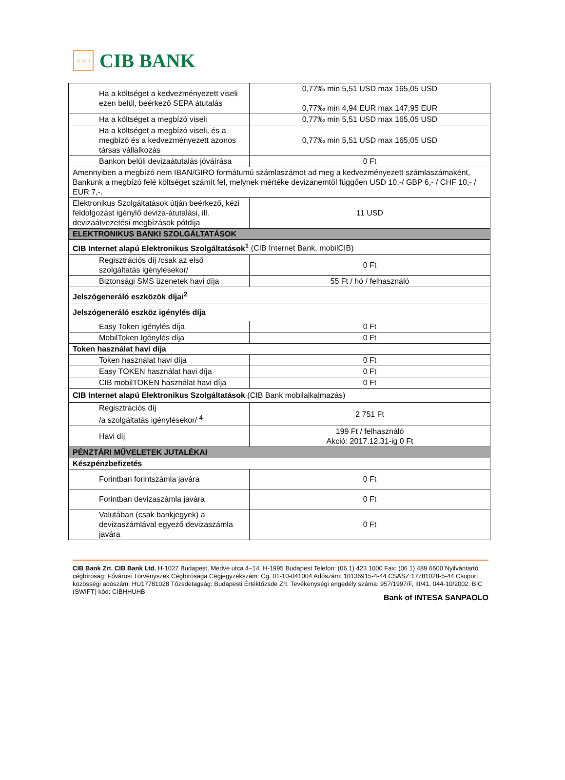∩∩∩
CIB BANK
| Ha a költséget a kedvezményezett viseli ezen belül, beérkező SEPA átutalás | 0,77‰ min 5,51 USD max 165,05 USD 0,77‰ min 4,94 EUR max 147,95 EUR |
| Ha a költséget a megbízó viseli | 0,77‰ min 5,51 USD max 165,05 USD |
| Ha a költséget a megbízó viseli, és a megbízó és a kedvezményezett azonos társas vállalkozás | 0,77‰ min 5,51 USD max 165,05 USD |
| Bankon belüli devizaátutalás jóváírása | 0 Ft |
| Amennyiben a megbízó nem IBAN/GIRO formátumú számlaszámot ad meg a kedvezményezett számlaszámaként, Bankunk a megbízó felé költséget számít fel, melynek mértéke devizanemtől függően USD 10,-/ GBP 6,- / CHF 10,- / EUR 7,-. | |
| Elektronikus Szolgáltatások útján beérkező, kézi feldolgozást igénylő deviza-átutalási, ill. devizaátvezetési megbízások pótdíja | 11 USD |
| ELEKTRONIKUS BANKI SZOLGÁLTATÁSOK | |
| CIB Internet alapú Elektronikus Szolgáltatások<sup>1</sup> (CIB Internet Bank, mobilCIB) | |
| Regisztrációs díj /csak az első szolgáltatás igénylésekor/ | 0 Ft |
| Biztonsági SMS üzenetek havi díja | 55 Ft / hó / felhasználó |
| Jelszógeneráló eszközök díjai<sup>2</sup> | |
| Jelszógeneráló eszköz igénylés díja | |
| Easy Token igénylés díja | 0 Ft |
| MobilToken Igénylés díja | 0 Ft |
| Token használat havi díja | |
| Token használat havi díja | 0 Ft |
| Easy TOKEN használat havi díja | 0 Ft |
| CIB mobilTOKEN használat havi díja | 0 Ft |
| CIB Internet alapú Elektronikus Szolgáltatások (CIB Bank mobilalkalmazás) | |
| Regisztrációs díj /a szolgáltatás igénylésekor/ <sup>4</sup> | 2 751 Ft |
| Havi díj | 199 Ft / felhasználó Akció: 2017.12.31-ig 0 Ft |
| PÉNZTÁRI MŰVELETEK JUTALÉKAI | |
| Készpénzbefizetés | |
| Forintban forintszámla javára | 0 Ft |
| Forintban devizaszámla javára | 0 Ft |
| Valutában (csak bankjegyek) a devizaszámlával egyező devizaszámla javára | 0 Ft |
CIB Bank Zrt. CIB Bank Ltd. H-1027 Budapest, Medve utca 4–14. H-1995 Budapest Telefon: (06 1) 423 1000 Fax: (06 1) 489 6500 Nyilvántartó cégbíróság: Fővárosi Törvényszék Cégbírósága Cégjegyzékszám: Cg. 01-10-041004 Adószám: 10136915-4-44 CSASZ:17781028-5-44 Csoport közösségi adószám: HU17781028 Tőzsdetagság: Budapesti Értéktőzsde Zrt. Tevékenységi engedély száma: 957/1997/F, III/41. 044-10/2002. BIC (SWIFT) kód: CIBHHUHB
Bank of INTESA SANPAOLO